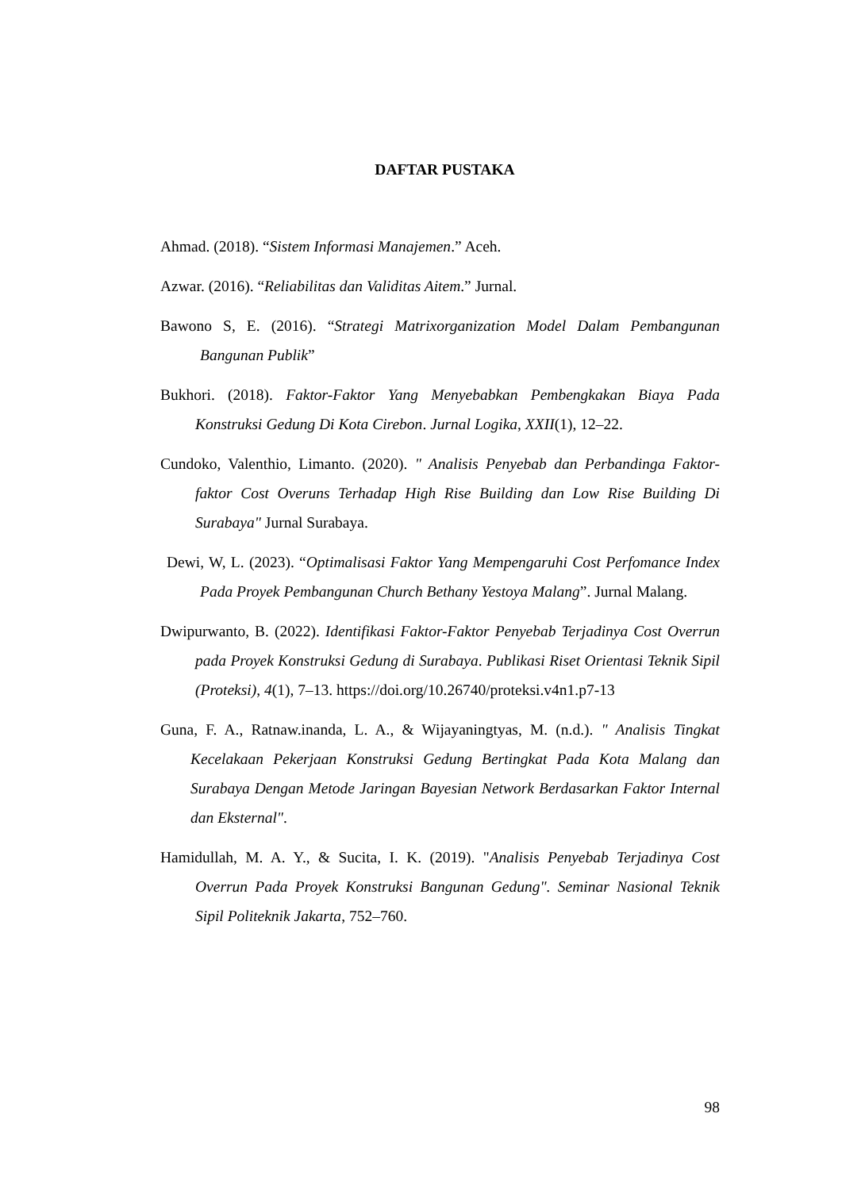DAFTAR PUSTAKA
Ahmad. (2018). “Sistem Informasi Manajemen.” Aceh.
Azwar. (2016). “Reliabilitas dan Validitas Aitem.” Jurnal.
Bawono S, E. (2016). “Strategi Matrixorganization Model Dalam Pembangunan Bangunan Publik”
Bukhori. (2018). Faktor-Faktor Yang Menyebabkan Pembengkakan Biaya Pada Konstruksi Gedung Di Kota Cirebon. Jurnal Logika, XXII(1), 12–22.
Cundoko, Valenthio, Limanto. (2020). " Analisis Penyebab dan Perbandinga Faktor-faktor Cost Overuns Terhadap High Rise Building dan Low Rise Building Di Surabaya" Jurnal Surabaya.
Dewi, W, L. (2023). “Optimalisasi Faktor Yang Mempengaruhi Cost Perfomance Index Pada Proyek Pembangunan Church Bethany Yestoya Malang”. Jurnal Malang.
Dwipurwanto, B. (2022). Identifikasi Faktor-Faktor Penyebab Terjadinya Cost Overrun pada Proyek Konstruksi Gedung di Surabaya. Publikasi Riset Orientasi Teknik Sipil (Proteksi), 4(1), 7–13. https://doi.org/10.26740/proteksi.v4n1.p7-13
Guna, F. A., Ratnaw.inanda, L. A., & Wijayaningtyas, M. (n.d.). " Analisis Tingkat Kecelakaan Pekerjaan Konstruksi Gedung Bertingkat Pada Kota Malang dan Surabaya Dengan Metode Jaringan Bayesian Network Berdasarkan Faktor Internal dan Eksternal".
Hamidullah, M. A. Y., & Sucita, I. K. (2019). "Analisis Penyebab Terjadinya Cost Overrun Pada Proyek Konstruksi Bangunan Gedung". Seminar Nasional Teknik Sipil Politeknik Jakarta, 752–760.
98